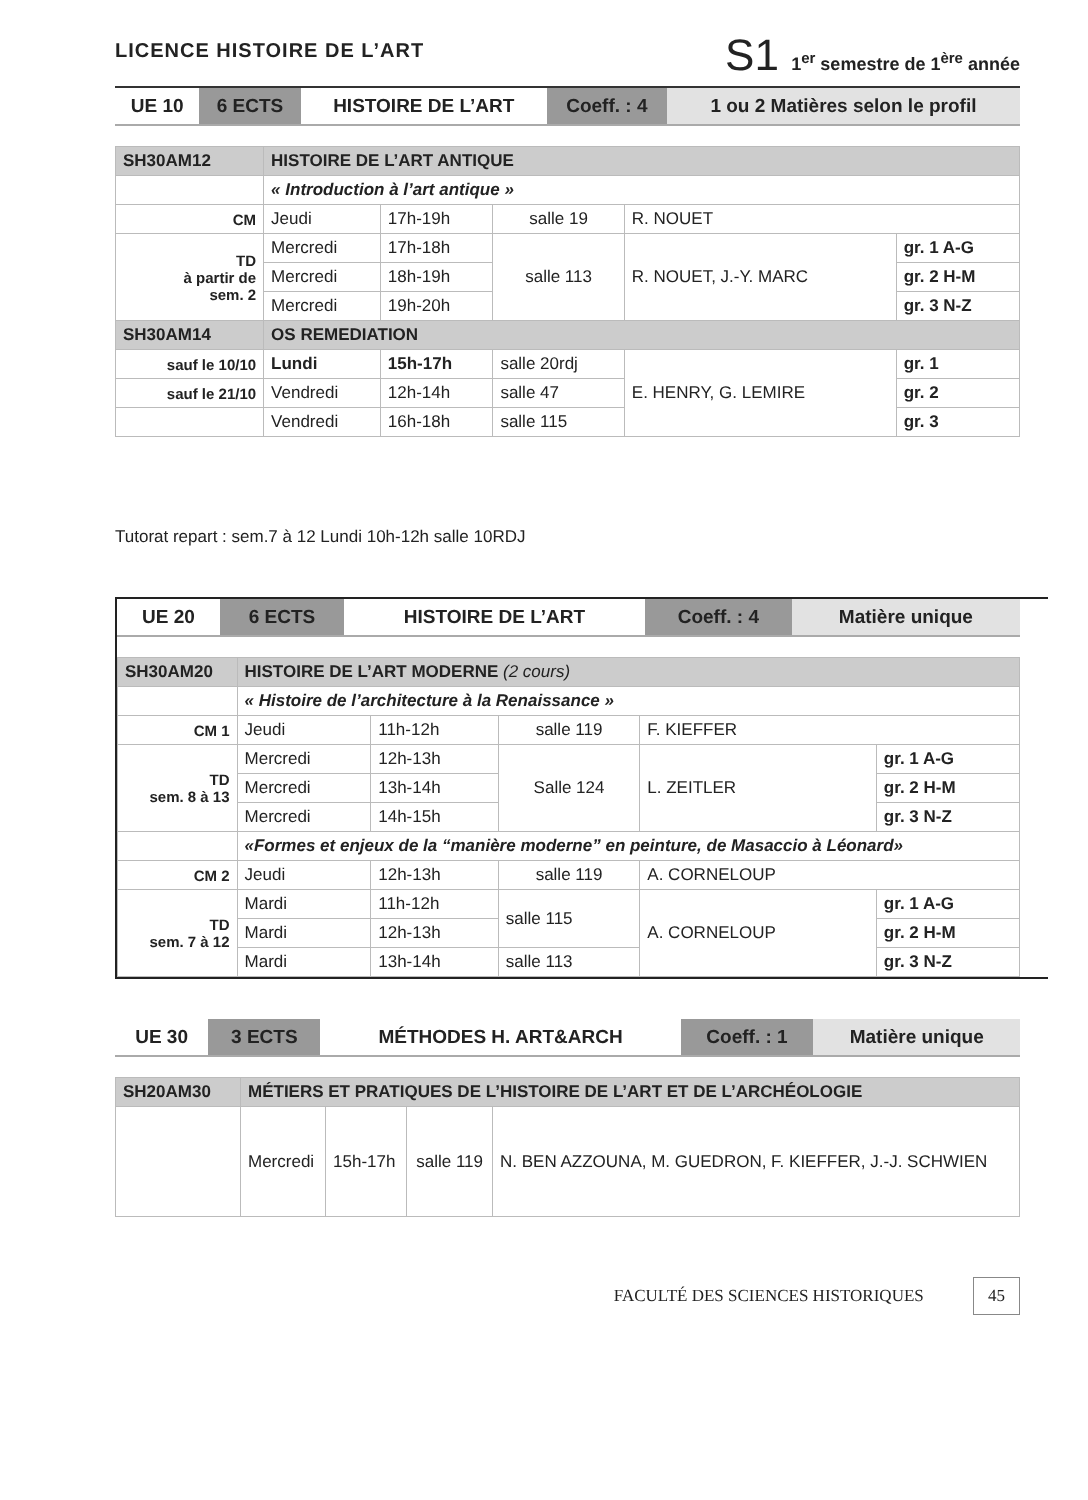LICENCE HISTOIRE DE L’ART
S1 1<sup>er</sup> semestre de 1<sup>ère</sup> année
| UE 10 | 6 ECTS | HISTOIRE DE L’ART | Coeff. : 4 | 1 ou 2 Matières selon le profil |
| SH30AM12 | HISTOIRE DE L’ART ANTIQUE | | | | |
| --- | --- | --- | --- | --- | --- |
| | « Introduction à l’art antique » | | | | |
| CM | Jeudi | 17h-19h | salle 19 | R. NOUET | |
| TD à partir de sem. 2 | Mercredi | 17h-18h | salle 113 | R. NOUET, J.-Y. MARC | gr. 1 A-G |
| | Mercredi | 18h-19h | | | gr. 2 H-M |
| | Mercredi | 19h-20h | | | gr. 3 N-Z |
| SH30AM14 | OS REMEDIATION | | | | |
| sauf le 10/10 | Lundi | 15h-17h | salle 20rdj | E. HENRY, G. LEMIRE | gr. 1 |
| sauf le 21/10 | Vendredi | 12h-14h | salle 47 | | gr. 2 |
| | Vendredi | 16h-18h | salle 115 | | gr. 3 |
Tutorat repart : sem.7 à 12 Lundi 10h-12h salle 10RDJ
| UE 20 | 6 ECTS | HISTOIRE DE L’ART | Coeff. : 4 | Matière unique |
| SH30AM20 | HISTOIRE DE L’ART MODERNE (2 cours) | | | | |
| --- | --- | --- | --- | --- | --- |
| | « Histoire de l’architecture à la Renaissance » | | | | |
| CM 1 | Jeudi | 11h-12h | salle 119 | F. KIEFFER | |
| TD sem. 8 à 13 | Mercredi | 12h-13h | Salle 124 | L. ZEITLER | gr. 1 A-G |
| | Mercredi | 13h-14h | | | gr. 2 H-M |
| | Mercredi | 14h-15h | | | gr. 3 N-Z |
| | «Formes et enjeux de la “manière moderne” en peinture, de Masaccio à Léonard» | | | | |
| CM 2 | Jeudi | 12h-13h | salle 119 | A. CORNELOUP | |
| TD sem. 7 à 12 | Mardi | 11h-12h | salle 115 | A. CORNELOUP | gr. 1 A-G |
| | Mardi | 12h-13h | | | gr. 2 H-M |
| | Mardi | 13h-14h | salle 113 | | gr. 3 N-Z |
| UE 30 | 3 ECTS | MÉTHODES H. ART&ARCH | Coeff. : 1 | Matière unique |
| SH20AM30 | MÉTIERS ET PRATIQUES DE L’HISTOIRE DE L’ART ET DE L’ARCHÉOLOGIE | | | |
| --- | --- | --- | --- | --- |
| | Mercredi | 15h-17h | salle 119 | N. BEN AZZOUNA, M. GUEDRON, F. KIEFFER, J.-J. SCHWIEN |
FACULTÉ DES SCIENCES HISTORIQUES 45